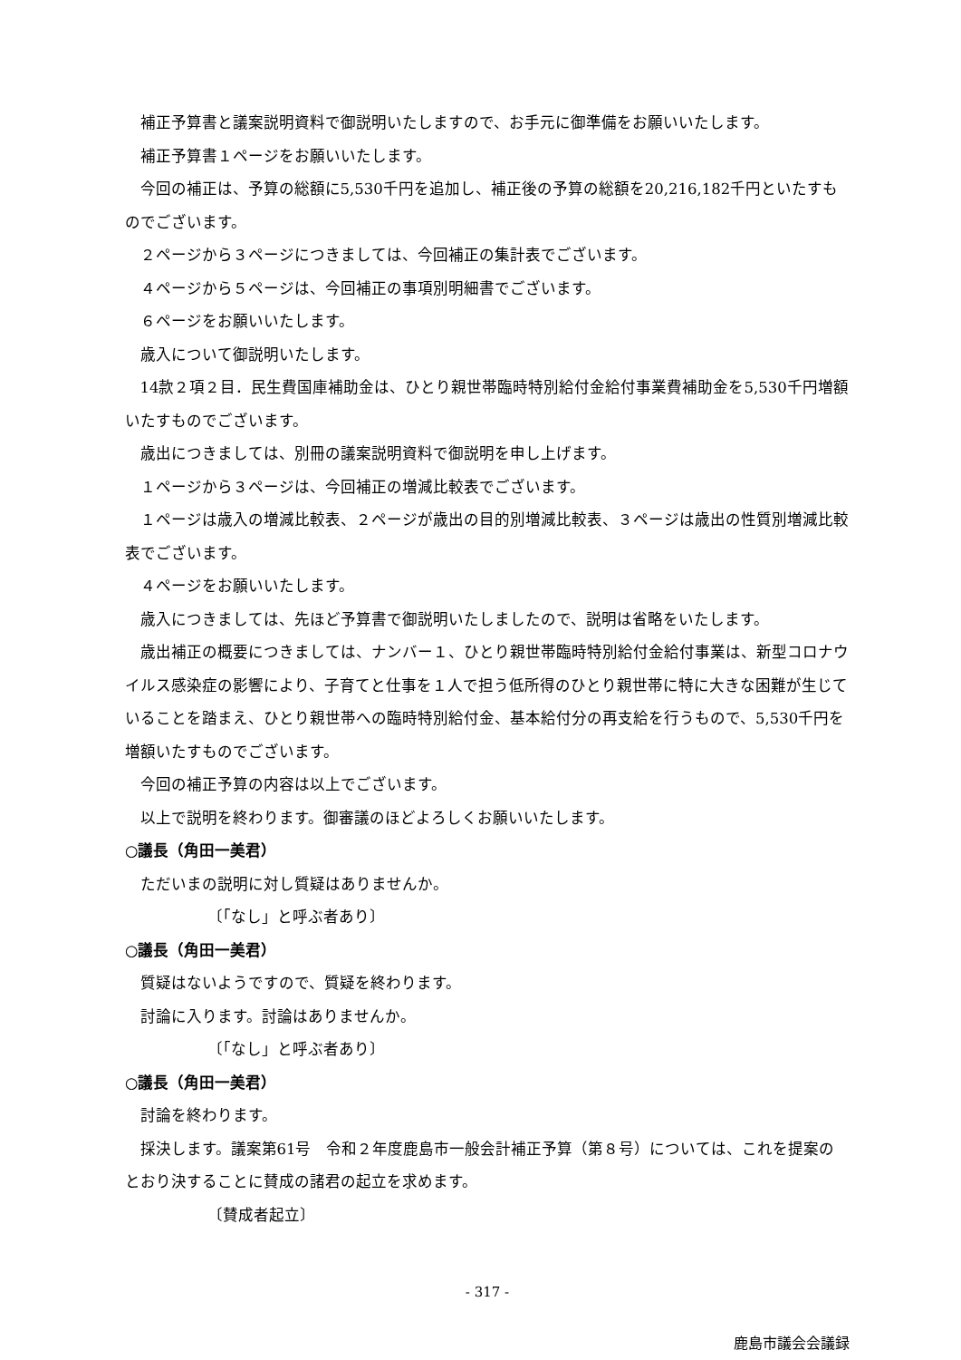補正予算書と議案説明資料で御説明いたしますので、お手元に御準備をお願いいたします。
補正予算書１ページをお願いいたします。
今回の補正は、予算の総額に5,530千円を追加し、補正後の予算の総額を20,216,182千円といたすものでございます。
２ページから３ページにつきましては、今回補正の集計表でございます。
４ページから５ページは、今回補正の事項別明細書でございます。
６ページをお願いいたします。
歳入について御説明いたします。
14款２項２目．民生費国庫補助金は、ひとり親世帯臨時特別給付金給付事業費補助金を5,530千円増額いたすものでございます。
歳出につきましては、別冊の議案説明資料で御説明を申し上げます。
１ページから３ページは、今回補正の増減比較表でございます。
１ページは歳入の増減比較表、２ページが歳出の目的別増減比較表、３ページは歳出の性質別増減比較表でございます。
４ページをお願いいたします。
歳入につきましては、先ほど予算書で御説明いたしましたので、説明は省略をいたします。
歳出補正の概要につきましては、ナンバー１、ひとり親世帯臨時特別給付金給付事業は、新型コロナウイルス感染症の影響により、子育てと仕事を１人で担う低所得のひとり親世帯に特に大きな困難が生じていることを踏まえ、ひとり親世帯への臨時特別給付金、基本給付分の再支給を行うもので、5,530千円を増額いたすものでございます。
今回の補正予算の内容は以上でございます。
以上で説明を終わります。御審議のほどよろしくお願いいたします。
○議長（角田一美君）
ただいまの説明に対し質疑はありませんか。
〔「なし」と呼ぶ者あり〕
○議長（角田一美君）
質疑はないようですので、質疑を終わります。
討論に入ります。討論はありませんか。
〔「なし」と呼ぶ者あり〕
○議長（角田一美君）
討論を終わります。
採決します。議案第61号　令和２年度鹿島市一般会計補正予算（第８号）については、これを提案のとおり決することに賛成の諸君の起立を求めます。
〔賛成者起立〕
- 317 -
鹿島市議会会議録